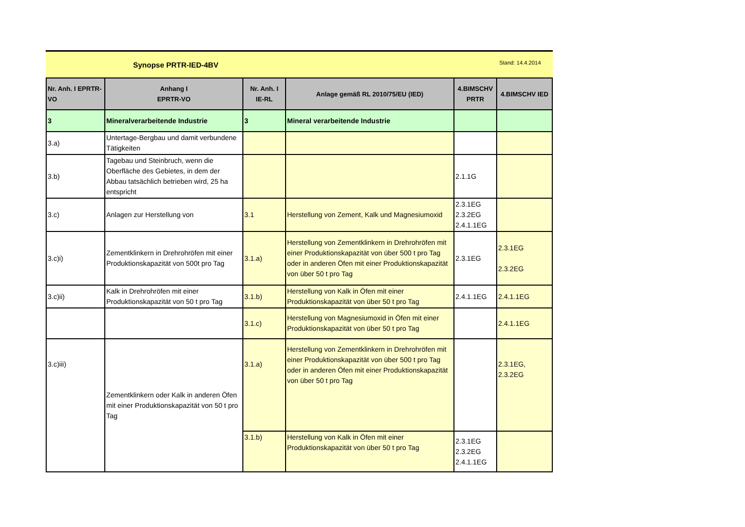Synopse PRTR-IED-4BV
Stand: 14.4.2014
| Nr. Anh. I EPRTR-VO | Anhang I EPRTR-VO | Nr. Anh. I IE-RL | Anlage gemäß RL 2010/75/EU (IED) | 4.BIMSCHV PRTR | 4.BIMSCHV IED |
| --- | --- | --- | --- | --- | --- |
| 3 | Mineralverarbeitende Industrie | 3 | Mineral verarbeitende Industrie | | |
| 3.a) | Untertage-Bergbau und damit verbundene Tätigkeiten | | | | |
| 3.b) | Tagebau und Steinbruch, wenn die Oberfläche des Gebietes, in dem der Abbau tatsächlich betrieben wird, 25 ha entspricht | | | 2.1.1G | |
| 3.c) | Anlagen zur Herstellung von | 3.1 | Herstellung von Zement, Kalk und Magnesiumoxid | 2.3.1EG 2.3.2EG 2.4.1.1EG | |
| 3.c)i) | Zementklinkern in Drehrohröfen mit einer Produktionskapazität von 500t pro Tag | 3.1.a) | Herstellung von Zementklinkern in Drehrohröfen mit einer Produktionskapazität von über 500 t pro Tag oder in anderen Öfen mit einer Produktionskapazität von über 50 t pro Tag | 2.3.1EG | 2.3.1EG 2.3.2EG |
| 3.c)ii) | Kalk in Drehrohröfen mit einer Produktionskapazität von 50 t pro Tag | 3.1.b) | Herstellung von Kalk in Öfen mit einer Produktionskapazität von über 50 t pro Tag | 2.4.1.1EG | 2.4.1.1EG |
| | | 3.1.c) | Herstellung von Magnesiumoxid in Öfen mit einer Produktionskapazität von über 50 t pro Tag | | 2.4.1.1EG |
| 3.c)iii) | Zementklinkern oder Kalk in anderen Öfen mit einer Produktionskapazität von 50 t pro Tag | 3.1.a) | Herstellung von Zementklinkern in Drehrohröfen mit einer Produktionskapazität von über 500 t pro Tag oder in anderen Öfen mit einer Produktionskapazität von über 50 t pro Tag | | 2.3.1EG, 2.3.2EG |
| | | 3.1.b) | Herstellung von Kalk in Öfen mit einer Produktionskapazität von über 50 t pro Tag | 2.3.1EG 2.3.2EG 2.4.1.1EG | |